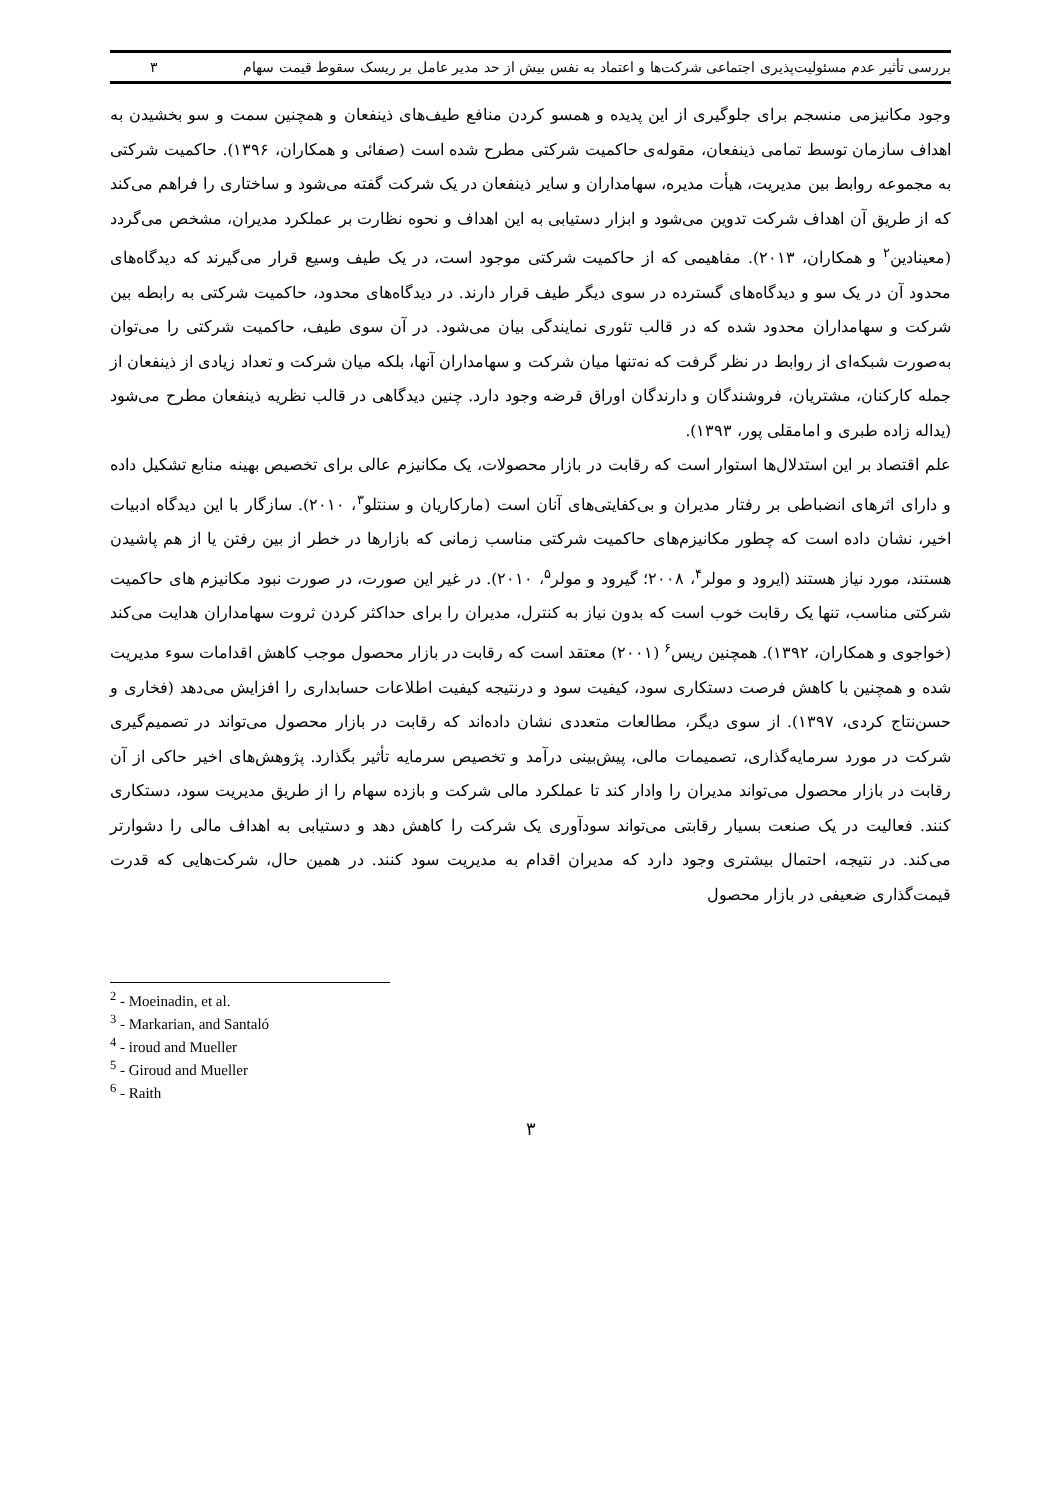بررسی تأثیر عدم مسئولیت‌پذیری اجتماعی شرکت‌ها و اعتماد به نفس بیش از حد مدیر عامل بر ریسک سقوط قیمت سهام ۳
وجود مکانیزمی منسجم برای جلوگیری از این پدیده و همسو کردن منافع طیف‌های ذینفعان و همچنین سمت و سو بخشیدن به اهداف سازمان توسط تمامی ذینفعان، مقوله‌ی حاکمیت شرکتی مطرح شده است (صفائی و همکاران، ۱۳۹۶). حاکمیت شرکتی به مجموعه روابط بین مدیریت، هیأت مدیره، سهامداران و سایر ذینفعان در یک شرکت گفته می‌شود و ساختاری را فراهم می‌کند که از طریق آن اهداف شرکت تدوین می‌شود و ابزار دستیابی به این اهداف و نحوه نظارت بر عملکرد مدیران، مشخص می‌گردد (معینادین<sup>۲</sup> و همکاران، ۲۰۱۳). مفاهیمی که از حاکمیت شرکتی موجود است، در یک طیف وسیع قرار می‌گیرند که دیدگاه‌های محدود آن در یک سو و دیدگاه‌های گسترده در سوی دیگر طیف قرار دارند. در دیدگاه‌های محدود، حاکمیت شرکتی به رابطه بین شرکت و سهامداران محدود شده که در قالب تئوری نمایندگی بیان می‌شود. در آن سوی طیف، حاکمیت شرکتی را می‌توان به‌صورت شبکه‌ای از روابط در نظر گرفت که نه‌تنها میان شرکت و سهامداران آنها، بلکه میان شرکت و تعداد زیادی از ذینفعان از جمله کارکنان، مشتریان، فروشندگان و دارندگان اوراق قرضه وجود دارد. چنین دیدگاهی در قالب نظریه ذینفعان مطرح می‌شود (یداله زاده طبری و امامقلی پور، ۱۳۹۳).
علم اقتصاد بر این استدلال‌ها استوار است که رقابت در بازار محصولات، یک مکانیزم عالی برای تخصیص بهینه منابع تشکیل داده و دارای اثرهای انضباطی بر رفتار مدیران و بی‌کفایتی‌های آنان است (مارکاریان و سنتلو<sup>۳</sup>، ۲۰۱۰). سازگار با این دیدگاه ادبیات اخیر، نشان داده است که چطور مکانیزم‌های حاکمیت شرکتی مناسب زمانی که بازارها در خطر از بین رفتن یا از هم پاشیدن هستند، مورد نیاز هستند (ایرود و مولر<sup>۴</sup>، ۲۰۰۸؛ گیرود و مولر<sup>۵</sup>، ۲۰۱۰). در غیر این صورت، در صورت نبود مکانیزم های حاکمیت شرکتی مناسب، تنها یک رقابت خوب است که بدون نیاز به کنترل، مدیران را برای حداکثر کردن ثروت سهامداران هدایت می‌کند (خواجوی و همکاران، ۱۳۹۲). همچنین ریس<sup>۶</sup> (۲۰۰۱) معتقد است که رقابت در بازار محصول موجب کاهش اقدامات سوء مدیریت شده و همچنین با کاهش فرصت دستکاری سود، کیفیت سود و درنتیجه کیفیت اطلاعات حسابداری را افزایش می‌دهد (فخاری و حسن‌نتاج کردی، ۱۳۹۷). از سوی دیگر، مطالعات متعددی نشان داده‌اند که رقابت در بازار محصول می‌تواند در تصمیم‌گیری شرکت در مورد سرمایه‌گذاری، تصمیمات مالی، پیش‌بینی درآمد و تخصیص سرمایه تأثیر بگذارد. پژوهش‌های اخیر حاکی از آن رقابت در بازار محصول می‌تواند مدیران را وادار کند تا عملکرد مالی شرکت و بازده سهام را از طریق مدیریت سود، دستکاری کنند. فعالیت در یک صنعت بسیار رقابتی می‌تواند سودآوری یک شرکت را کاهش دهد و دستیابی به اهداف مالی را دشوارتر می‌کند. در نتیجه، احتمال بیشتری وجود دارد که مدیران اقدام به مدیریت سود کنند. در همین حال، شرکت‌هایی که قدرت قیمت‌گذاری ضعیفی در بازار محصول
<sup>2</sup> - Moeinadin, et al.
<sup>3</sup> - Markarian, and Santaló
<sup>4</sup> - iroud and Mueller
<sup>5</sup> - Giroud and Mueller
<sup>6</sup> - Raith
۳